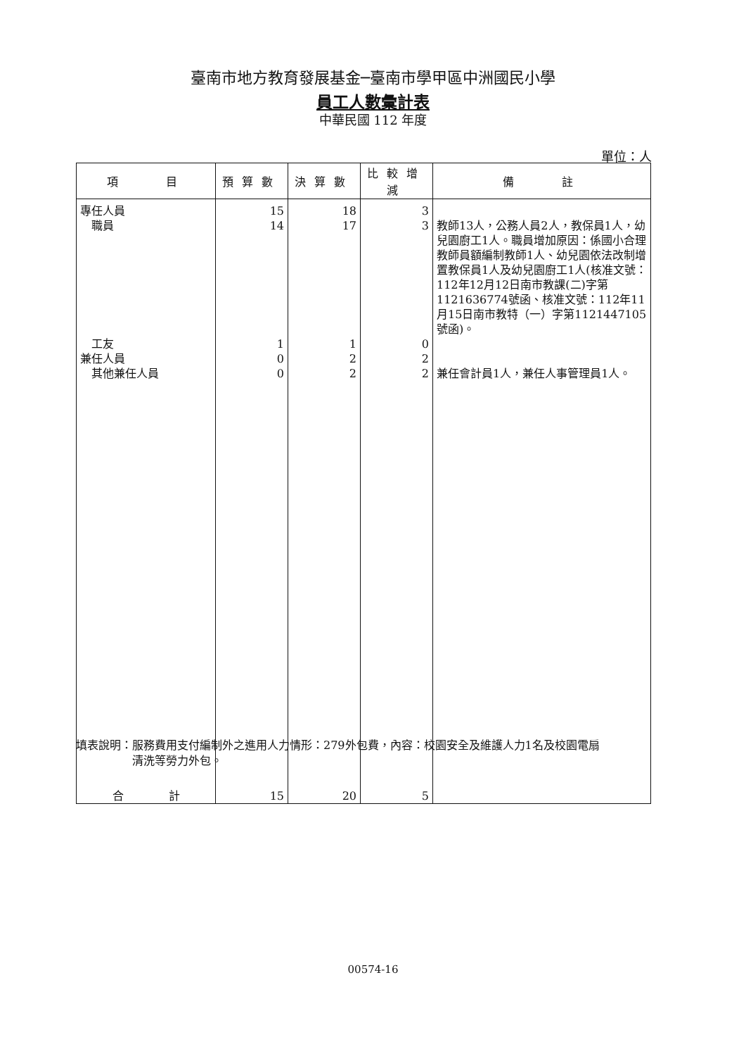臺南市地方教育發展基金─臺南市學甲區中洲國民小學
員工人數彙計表
中華民國 112 年度
單位：人
| 項 目 | 預算數 | 決算數 | 比較增減 | 備 註 |
| --- | --- | --- | --- | --- |
| 專任人員 | 15 | 18 | 3 | |
| 職員 | 14 | 17 | 3 | 教師13人，公務人員2人，教保員1人，幼兒園廚工1人。職員增加原因：係國小合理教師員額編制教師1人、幼兒園依法改制增置教保員1人及幼兒園廚工1人(核准文號：112年12月12日南市教課(二)字第1121636774號函、核准文號：112年11月15日南市教特（一）字第1121447105號函)。 |
| 工友 | 1 | 1 | 0 | |
| 兼任人員 | 0 | 2 | 2 | |
| 其他兼任人員 | 0 | 2 | 2 | 兼任會計員1人，兼任人事管理員1人。 |
| 合 計 | 15 | 20 | 5 | |
填表說明：服務費用支付編制外之進用人力情形：279外包費，內容：校園安全及維護人力1名及校園電扇
　　　　　清洗等勞力外包。
00574-16